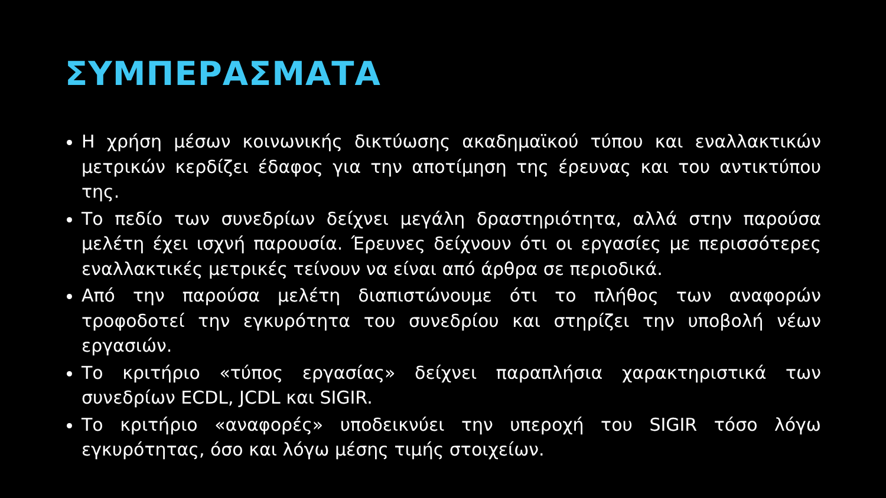ΣΥΜΠΕΡΑΣΜΑΤΑ
Η χρήση μέσων κοινωνικής δικτύωσης ακαδημαϊκού τύπου και εναλλακτικών μετρικών κερδίζει έδαφος για την αποτίμηση της έρευνας και του αντικτύπου της.
Το πεδίο των συνεδρίων δείχνει μεγάλη δραστηριότητα, αλλά στην παρούσα μελέτη έχει ισχνή παρουσία. Έρευνες δείχνουν ότι οι εργασίες με περισσότερες εναλλακτικές μετρικές τείνουν να είναι από άρθρα σε περιοδικά.
Από την παρούσα μελέτη διαπιστώνουμε ότι το πλήθος των αναφορών τροφοδοτεί την εγκυρότητα του συνεδρίου και στηρίζει την υποβολή νέων εργασιών.
Το κριτήριο «τύπος εργασίας» δείχνει παραπλήσια χαρακτηριστικά των συνεδρίων ECDL, JCDL και SIGIR.
Το κριτήριο «αναφορές» υποδεικνύει την υπεροχή του SIGIR τόσο λόγω εγκυρότητας, όσο και λόγω μέσης τιμής στοιχείων.